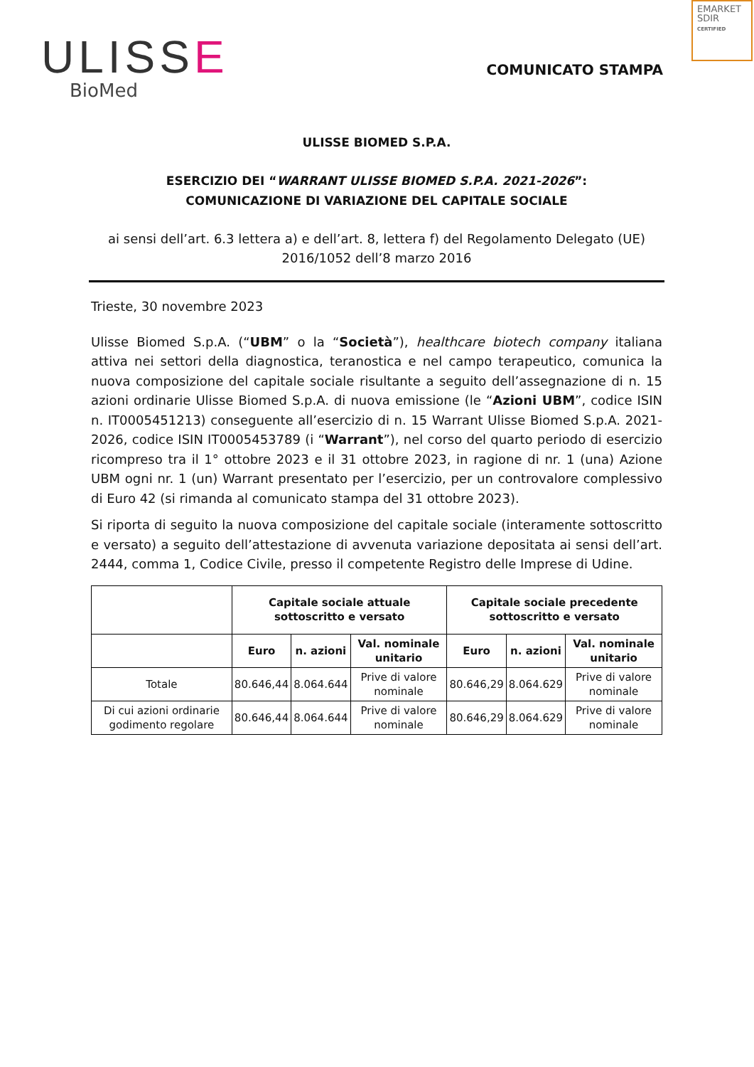ULISSE
BioMed
EMARKET
SDIR
CERTIFIED
COMUNICATO STAMPA
ULISSE BIOMED S.P.A.
ESERCIZIO DEI “WARRANT ULISSE BIOMED S.P.A. 2021-2026”:
COMUNICAZIONE DI VARIAZIONE DEL CAPITALE SOCIALE
ai sensi dell’art. 6.3 lettera a) e dell’art. 8, lettera f) del Regolamento Delegato (UE) 2016/1052 dell’8 marzo 2016
Trieste, 30 novembre 2023
Ulisse Biomed S.p.A. (“UBM” o la “Società”), healthcare biotech company italiana attiva nei settori della diagnostica, teranostica e nel campo terapeutico, comunica la nuova composizione del capitale sociale risultante a seguito dell’assegnazione di n. 15 azioni ordinarie Ulisse Biomed S.p.A. di nuova emissione (le “Azioni UBM”, codice ISIN n. IT0005451213) conseguente all’esercizio di n. 15 Warrant Ulisse Biomed S.p.A. 2021-2026, codice ISIN IT0005453789 (i “Warrant”), nel corso del quarto periodo di esercizio ricompreso tra il 1° ottobre 2023 e il 31 ottobre 2023, in ragione di nr. 1 (una) Azione UBM ogni nr. 1 (un) Warrant presentato per l’esercizio, per un controvalore complessivo di Euro 42 (si rimanda al comunicato stampa del 31 ottobre 2023).
Si riporta di seguito la nuova composizione del capitale sociale (interamente sottoscritto e versato) a seguito dell’attestazione di avvenuta variazione depositata ai sensi dell’art. 2444, comma 1, Codice Civile, presso il competente Registro delle Imprese di Udine.
| | Capitale sociale attuale sottoscritto e versato | | | Capitale sociale precedente sottoscritto e versato | | |
| --- | --- | --- | --- | --- | --- | --- |
| | Euro | n. azioni | Val. nominale unitario | Euro | n. azioni | Val. nominale unitario |
| Totale | 80.646,44 | 8.064.644 | Prive di valore nominale | 80.646,29 | 8.064.629 | Prive di valore nominale |
| Di cui azioni ordinarie godimento regolare | 80.646,44 | 8.064.644 | Prive di valore nominale | 80.646,29 | 8.064.629 | Prive di valore nominale |